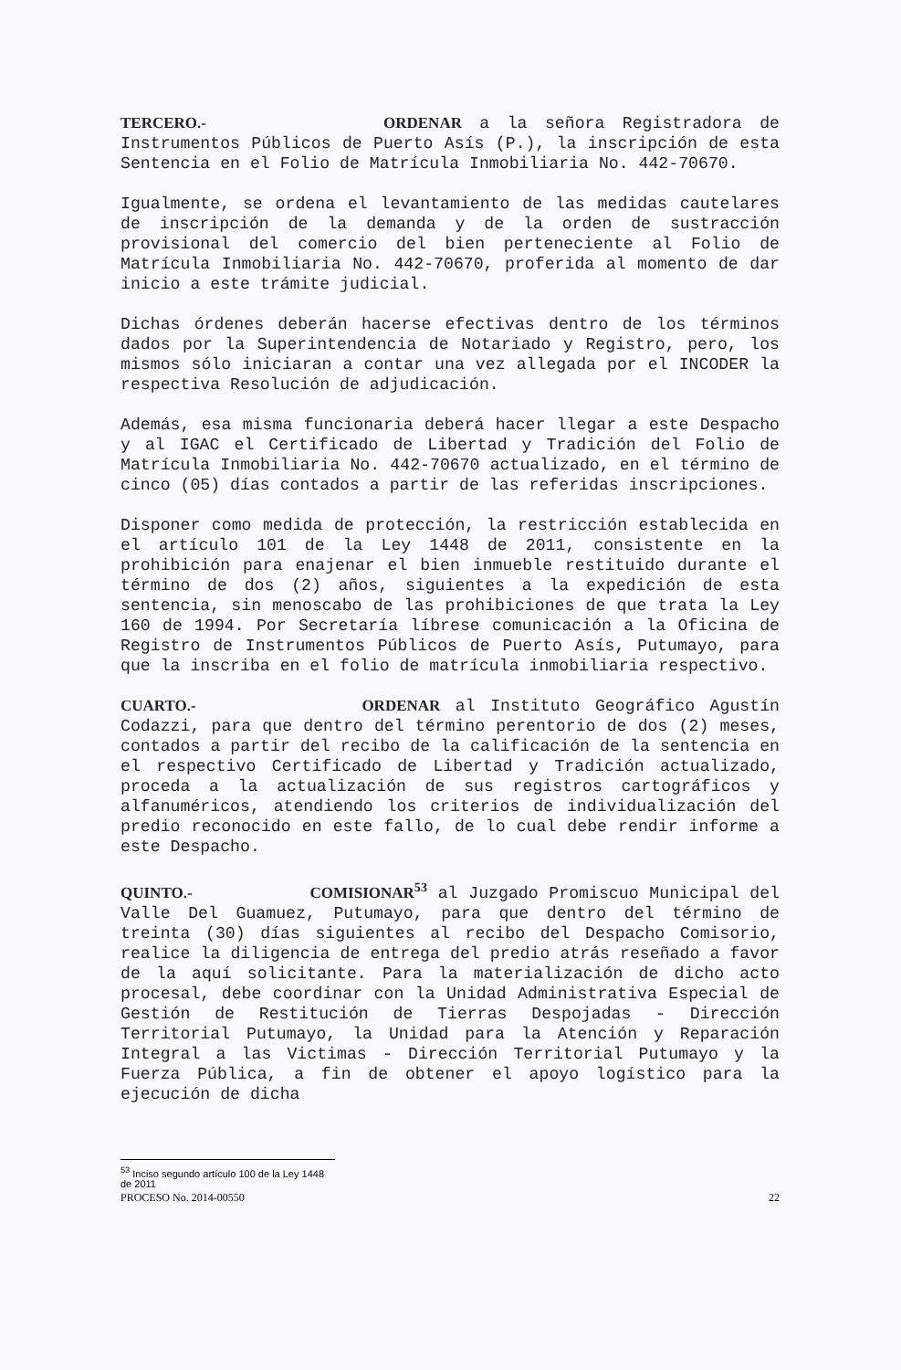TERCERO.- ORDENAR a la señora Registradora de Instrumentos Públicos de Puerto Asís (P.), la inscripción de esta Sentencia en el Folio de Matrícula Inmobiliaria No. 442-70670.
Igualmente, se ordena el levantamiento de las medidas cautelares de inscripción de la demanda y de la orden de sustracción provisional del comercio del bien perteneciente al Folio de Matrícula Inmobiliaria No. 442-70670, proferida al momento de dar inicio a este trámite judicial.
Dichas órdenes deberán hacerse efectivas dentro de los términos dados por la Superintendencia de Notariado y Registro, pero, los mismos sólo iniciaran a contar una vez allegada por el INCODER la respectiva Resolución de adjudicación.
Además, esa misma funcionaria deberá hacer llegar a este Despacho y al IGAC el Certificado de Libertad y Tradición del Folio de Matrícula Inmobiliaria No. 442-70670 actualizado, en el término de cinco (05) días contados a partir de las referidas inscripciones.
Disponer como medida de protección, la restricción establecida en el artículo 101 de la Ley 1448 de 2011, consistente en la prohibición para enajenar el bien inmueble restituido durante el término de dos (2) años, siguientes a la expedición de esta sentencia, sin menoscabo de las prohibiciones de que trata la Ley 160 de 1994. Por Secretaría líbrese comunicación a la Oficina de Registro de Instrumentos Públicos de Puerto Asís, Putumayo, para que la inscriba en el folio de matrícula inmobiliaria respectivo.
CUARTO.- ORDENAR al Instituto Geográfico Agustín Codazzi, para que dentro del término perentorio de dos (2) meses, contados a partir del recibo de la calificación de la sentencia en el respectivo Certificado de Libertad y Tradición actualizado, proceda a la actualización de sus registros cartográficos y alfanuméricos, atendiendo los criterios de individualización del predio reconocido en este fallo, de lo cual debe rendir informe a este Despacho.
QUINTO.- COMISIONAR<sup>53</sup> al Juzgado Promiscuo Municipal del Valle Del Guamuez, Putumayo, para que dentro del término de treinta (30) días siguientes al recibo del Despacho Comisorio, realice la diligencia de entrega del predio atrás reseñado a favor de la aquí solicitante. Para la materialización de dicho acto procesal, debe coordinar con la Unidad Administrativa Especial de Gestión de Restitución de Tierras Despojadas - Dirección Territorial Putumayo, la Unidad para la Atención y Reparación Integral a las Victimas - Dirección Territorial Putumayo y la Fuerza Pública, a fin de obtener el apoyo logístico para la ejecución de dicha
<sup>53</sup> Inciso segundo artículo 100 de la Ley 1448 de 2011
PROCESO No. 2014-00550 22